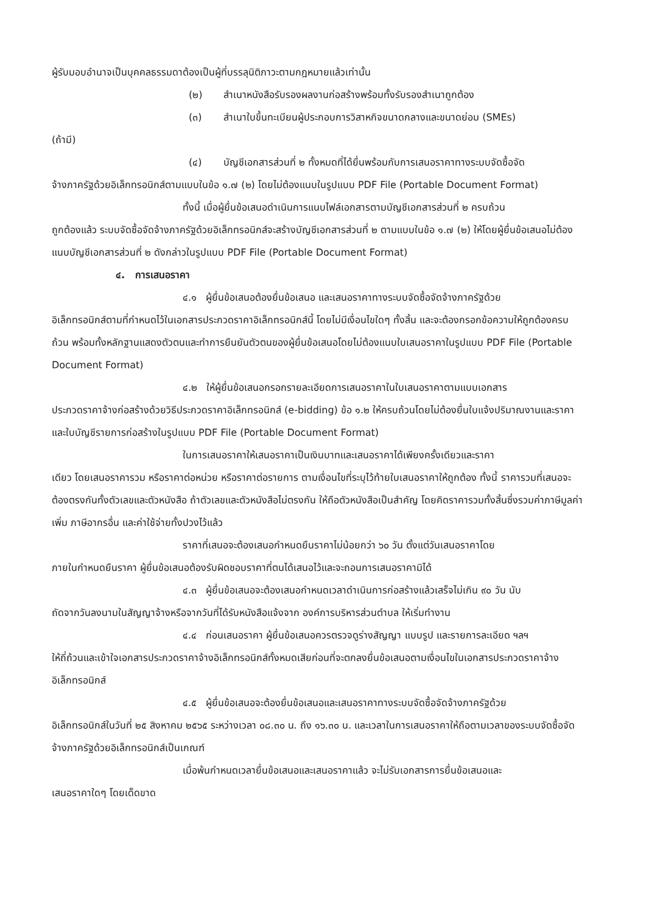ผู้รับมอบอำนาจเป็นบุคคลธรรมดาต้องเป็นผู้ที่บรรลุนิติภาวะตามกฎหมายแล้วเท่านั้น
(๒) สำเนาหนังสือรับรองผลงานก่อสร้างพร้อมทั้งรับรองสำเนาถูกต้อง
(๓) สำเนาใบขึ้นทะเบียนผู้ประกอบการวิสาหกิจขนาดกลางและขนาดย่อม (SMEs)
(ถ้ามี)
(๔) บัญชีเอกสารส่วนที่ ๒ ทั้งหมดที่ได้ยื่นพร้อมกับการเสนอราคาทางระบบจัดซื้อจัด
จ้างภาครัฐด้วยอิเล็กทรอนิกส์ตามแบบในข้อ ๑.๗ (๒) โดยไม่ต้องแนบในรูปแบบ PDF File (Portable Document Format)
ทั้งนี้ เมื่อผู้ยื่นข้อเสนอดำเนินการแนบไฟล์เอกสารตามบัญชีเอกสารส่วนที่ ๒ ครบถ้วน
ถูกต้องแล้ว ระบบจัดซื้อจัดจ้างภาครัฐด้วยอิเล็กทรอนิกส์จะสร้างบัญชีเอกสารส่วนที่ ๒ ตามแบบในข้อ ๑.๗ (๒) ให้โดยผู้ยื่นข้อเสนอไม่ต้องแนบบัญชีเอกสารส่วนที่ ๒ ดังกล่าวในรูปแบบ PDF File (Portable Document Format)
๔. การเสนอราคา
๔.๑ ผู้ยื่นข้อเสนอต้องยื่นข้อเสนอ และเสนอราคาทางระบบจัดซื้อจัดจ้างภาครัฐด้วย
อิเล็กทรอนิกส์ตามที่กำหนดไว้ในเอกสารประกวดราคาอิเล็กทรอนิกส์นี้ โดยไม่มีเงื่อนไขใดๆ ทั้งสิ้น และจะต้องกรอกข้อความให้ถูกต้องครบถ้วน พร้อมทั้งหลักฐานแสดงตัวตนและทำการยืนยันตัวตนของผู้ยื่นข้อเสนอโดยไม่ต้องแนบใบเสนอราคาในรูปแบบ PDF File (Portable Document Format)
๔.๒ ให้ผู้ยื่นข้อเสนอกรอกรายละเอียดการเสนอราคาในใบเสนอราคาตามแบบเอกสาร
ประกวดราคาจ้างก่อสร้างด้วยวิธีประกวดราคาอิเล็กทรอนิกส์ (e-bidding) ข้อ ๑.๒ ให้ครบถ้วนโดยไม่ต้องยื่นใบแจ้งปริมาณงานและราคา และใบบัญชีรายการก่อสร้างในรูปแบบ PDF File (Portable Document Format)
ในการเสนอราคาให้เสนอราคาเป็นเงินบาทและเสนอราคาได้เพียงครั้งเดียวและราคา
เดียว โดยเสนอราคารวม หรือราคาต่อหน่วย หรือราคาต่อรายการ ตามเงื่อนไขที่ระบุไว้ท้ายใบเสนอราคาให้ถูกต้อง ทั้งนี้ ราคารวมที่เสนอจะต้องตรงกันทั้งตัวเลขและตัวหนังสือ ถ้าตัวเลขและตัวหนังสือไม่ตรงกัน ให้ถือตัวหนังสือเป็นสำคัญ โดยคิดราคารวมทั้งสิ้นซึ่งรวมค่าภาษีมูลค่าเพิ่ม ภาษีอากรอื่น และค่าใช้จ่ายทั้งปวงไว้แล้ว
ราคาที่เสนอจะต้องเสนอกำหนดยืนราคาไม่น้อยกว่า ๖๐ วัน ตั้งแต่วันเสนอราคาโดย
ภายในกำหนดยืนราคา ผู้ยื่นข้อเสนอต้องรับผิดชอบราคาที่ตนได้เสนอไว้และจะถอนการเสนอราคามิได้
๔.๓ ผู้ยื่นข้อเสนอจะต้องเสนอกำหนดเวลาดำเนินการก่อสร้างแล้วเสร็จไม่เกิน ๙๐ วัน นับ
ถัดจากวันลงนามในสัญญาจ้างหรือจากวันที่ได้รับหนังสือแจ้งจาก องค์การบริหารส่วนตำบล ให้เริ่มทำงาน
๔.๔ ก่อนเสนอราคา ผู้ยื่นข้อเสนอควรตรวจดูร่างสัญญา แบบรูป และรายการละเอียด ฯลฯ
ให้ถี่ถ้วนและเข้าใจเอกสารประกวดราคาจ้างอิเล็กทรอนิกส์ทั้งหมดเสียก่อนที่จะตกลงยื่นข้อเสนอตามเงื่อนไขในเอกสารประกวดราคาจ้างอิเล็กทรอนิกส์
๔.๕ ผู้ยื่นข้อเสนอจะต้องยื่นข้อเสนอและเสนอราคาทางระบบจัดซื้อจัดจ้างภาครัฐด้วย
อิเล็กทรอนิกส์ในวันที่ ๒๕ สิงหาคม ๒๕๖๕ ระหว่างเวลา ๐๘.๓๐ น. ถึง ๑๖.๓๐ น. และเวลาในการเสนอราคาให้ถือตามเวลาของระบบจัดซื้อจัดจ้างภาครัฐด้วยอิเล็กทรอนิกส์เป็นเกณฑ์
เมื่อพ้นกำหนดเวลายื่นข้อเสนอและเสนอราคาแล้ว จะไม่รับเอกสารการยื่นข้อเสนอและ
เสนอราคาใดๆ โดยเด็ดขาด